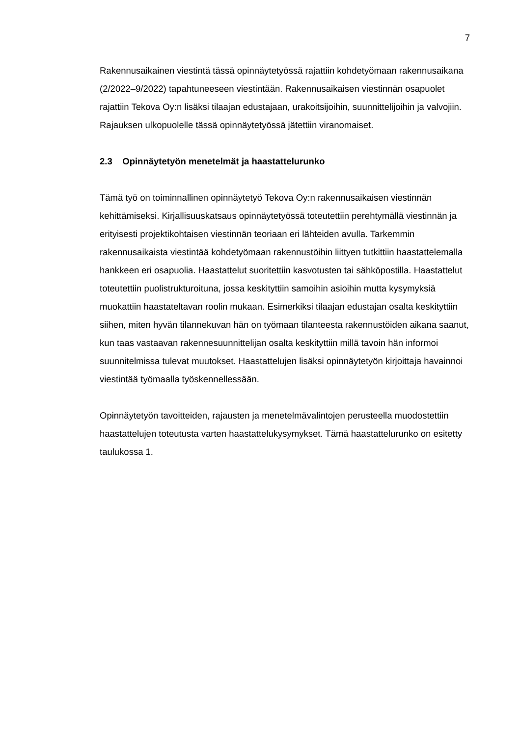7
Rakennusaikainen viestintä tässä opinnäytetyössä rajattiin kohdetyömaan rakennusaikana (2/2022–9/2022) tapahtuneeseen viestintään. Rakennusaikaisen viestinnän osapuolet rajattiin Tekova Oy:n lisäksi tilaajan edustajaan, urakoitsijoihin, suunnittelijoihin ja valvojiin. Rajauksen ulkopuolelle tässä opinnäytetyössä jätettiin viranomaiset.
2.3 Opinnäytetyön menetelmät ja haastattelurunko
Tämä työ on toiminnallinen opinnäytetyö Tekova Oy:n rakennusaikaisen viestinnän kehittämiseksi. Kirjallisuuskatsaus opinnäytetyössä toteutettiin perehtymällä viestinnän ja erityisesti projektikohtaisen viestinnän teoriaan eri lähteiden avulla. Tarkemmin rakennusaikaista viestintää kohdetyömaan rakennustöihin liittyen tutkittiin haastattelemalla hankkeen eri osapuolia. Haastattelut suoritettiin kasvotusten tai sähköpostilla. Haastattelut toteutettiin puolistrukturoituna, jossa keskityttiin samoihin asioihin mutta kysymyksiä muokattiin haastateltavan roolin mukaan. Esimerkiksi tilaajan edustajan osalta keskityttiin siihen, miten hyvän tilannekuvan hän on työmaan tilanteesta rakennustöiden aikana saanut, kun taas vastaavan rakennesuunnittelijan osalta keskityttiin millä tavoin hän informoi suunnitelmissa tulevat muutokset. Haastattelujen lisäksi opinnäytetyön kirjoittaja havainnoi viestintää työmaalla työskennellessään.
Opinnäytetyön tavoitteiden, rajausten ja menetelmävalintojen perusteella muodostettiin haastattelujen toteutusta varten haastattelukysymykset. Tämä haastattelurunko on esitetty taulukossa 1.